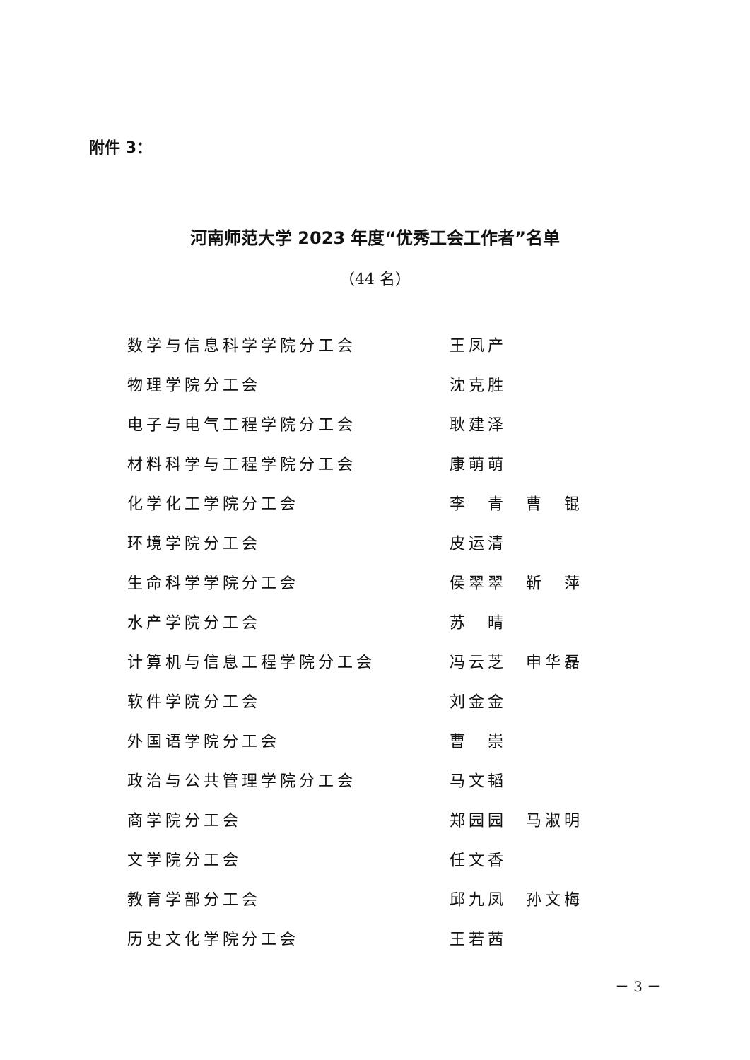附件 3：
河南师范大学 2023 年度“优秀工会工作者”名单
（44 名）
| 数学与信息科学学院分工会 | 王凤产 |
| 物理学院分工会 | 沈克胜 |
| 电子与电气工程学院分工会 | 耿建泽 |
| 材料科学与工程学院分工会 | 康萌萌 |
| 化学化工学院分工会 | 李 青 曹 锟 |
| 环境学院分工会 | 皮运清 |
| 生命科学学院分工会 | 侯翠翠 靳 萍 |
| 水产学院分工会 | 苏 晴 |
| 计算机与信息工程学院分工会 | 冯云芝 申华磊 |
| 软件学院分工会 | 刘金金 |
| 外国语学院分工会 | 曹 崇 |
| 政治与公共管理学院分工会 | 马文韬 |
| 商学院分工会 | 郑园园 马淑明 |
| 文学院分工会 | 任文香 |
| 教育学部分工会 | 邱九凤 孙文梅 |
| 历史文化学院分工会 | 王若茜 |
－ 3 －